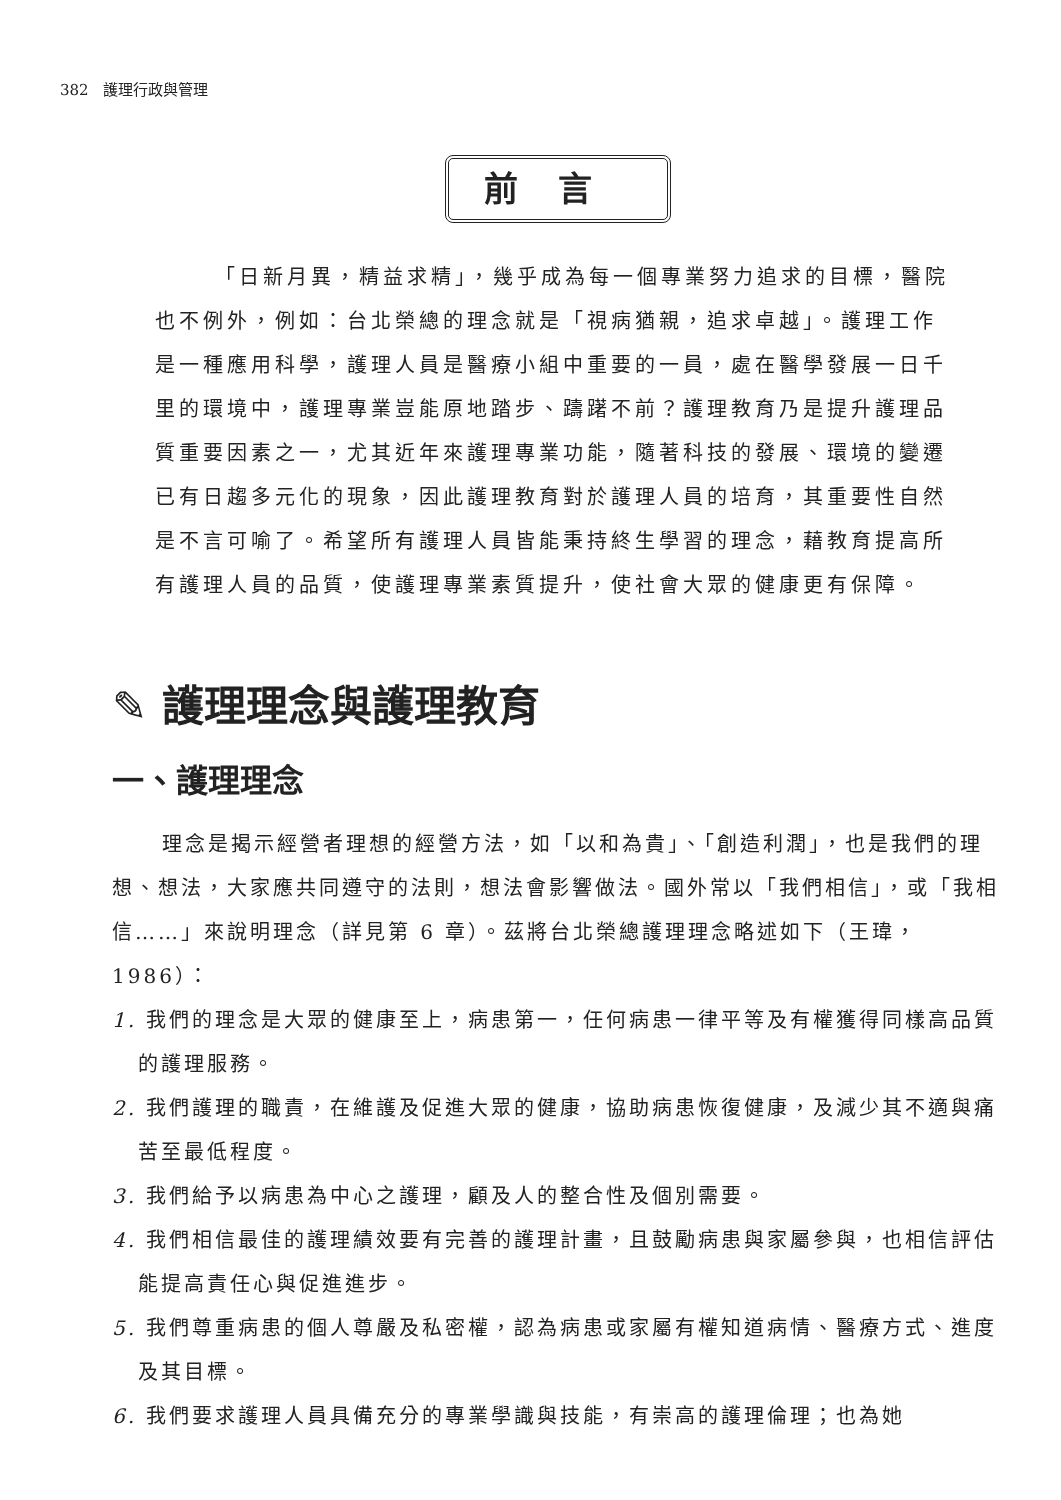382 護理行政與管理
前言
「日新月異，精益求精」，幾乎成為每一個專業努力追求的目標，醫院也不例外，例如：台北榮總的理念就是「視病猶親，追求卓越」。護理工作是一種應用科學，護理人員是醫療小組中重要的一員，處在醫學發展一日千里的環境中，護理專業豈能原地踏步、躊躇不前？護理教育乃是提升護理品質重要因素之一，尤其近年來護理專業功能，隨著科技的發展、環境的變遷已有日趨多元化的現象，因此護理教育對於護理人員的培育，其重要性自然是不言可喻了。希望所有護理人員皆能秉持終生學習的理念，藉教育提高所有護理人員的品質，使護理專業素質提升，使社會大眾的健康更有保障。
✎ 護理理念與護理教育
一、護理理念
理念是揭示經營者理想的經營方法，如「以和為貴」、「創造利潤」，也是我們的理想、想法，大家應共同遵守的法則，想法會影響做法。國外常以「我們相信」，或「我相信……」來說明理念（詳見第 6 章）。茲將台北榮總護理理念略述如下（王瑋，1986）：
1. 我們的理念是大眾的健康至上，病患第一，任何病患一律平等及有權獲得同樣高品質的護理服務。
2. 我們護理的職責，在維護及促進大眾的健康，協助病患恢復健康，及減少其不適與痛苦至最低程度。
3. 我們給予以病患為中心之護理，顧及人的整合性及個別需要。
4. 我們相信最佳的護理績效要有完善的護理計畫，且鼓勵病患與家屬參與，也相信評估能提高責任心與促進進步。
5. 我們尊重病患的個人尊嚴及私密權，認為病患或家屬有權知道病情、醫療方式、進度及其目標。
6. 我們要求護理人員具備充分的專業學識與技能，有崇高的護理倫理；也為她